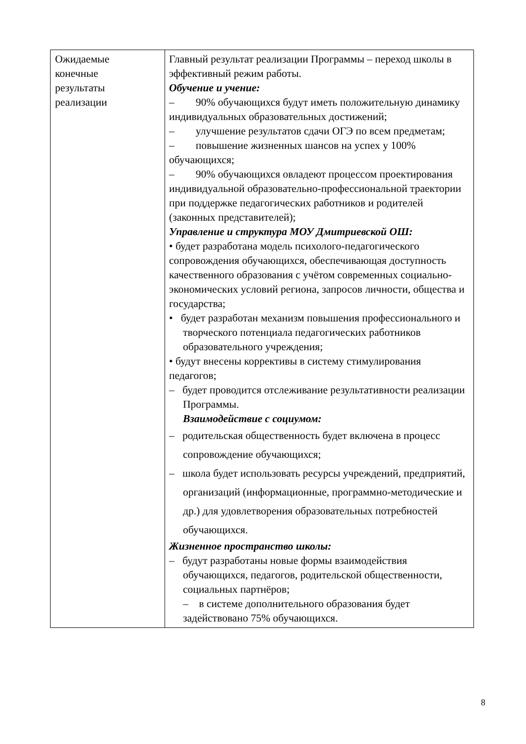| Ожидаемые конечные результаты реализации | Главный результат реализации Программы – переход школы в эффективный режим работы. Обучение и учение: – 90% обучающихся будут иметь положительную динамику индивидуальных образовательных достижений; – улучшение результатов сдачи ОГЭ по всем предметам; – повышение жизненных шансов на успех у 100% обучающихся; – 90% обучающихся овладеют процессом проектирования индивидуальной образовательно-профессиональной траектории при поддержке педагогических работников и родителей (законных представителей); Управление и структура МОУ Дмитриевской ОШ: • будет разработана модель психолого-педагогического сопровождения обучающихся, обеспечивающая доступность качественного образования с учётом современных социально-экономических условий региона, запросов личности, общества и государства; • будет разработан механизм повышения профессионального и творческого потенциала педагогических работников образовательного учреждения; • будут внесены коррективы в систему стимулирования педагогов; – будет проводится отслеживание результативности реализации Программы. Взаимодействие с социумом: – родительская общественность будет включена в процесс сопровождение обучающихся; – школа будет использовать ресурсы учреждений, предприятий, организаций (информационные, программно-методические и др.) для удовлетворения образовательных потребностей обучающихся. Жизненное пространство школы: – будут разработаны новые формы взаимодействия обучающихся, педагогов, родительской общественности, социальных партнёров; – в системе дополнительного образования будет задействовано 75% обучающихся. |
8